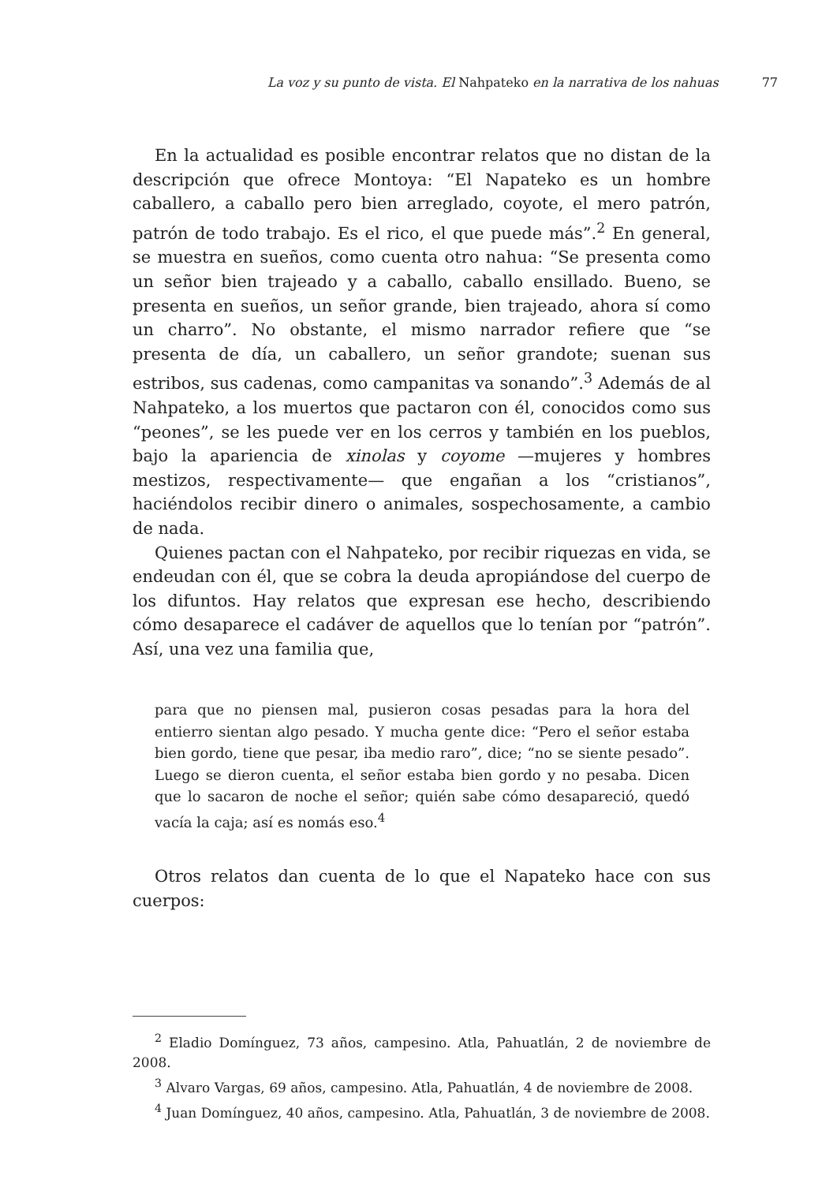La voz y su punto de vista. El Nahpateko en la narrativa de los nahuas
77
En la actualidad es posible encontrar relatos que no distan de la descripción que ofrece Montoya: “El Napateko es un hombre caballero, a caballo pero bien arreglado, coyote, el mero patrón, patrón de todo trabajo. Es el rico, el que puede más”.<sup>2</sup> En general, se muestra en sueños, como cuenta otro nahua: “Se presenta como un señor bien trajeado y a caballo, caballo ensillado. Bueno, se presenta en sueños, un señor grande, bien trajeado, ahora sí como un charro”. No obstante, el mismo narrador refiere que “se presenta de día, un caballero, un señor grandote; suenan sus estribos, sus cadenas, como campanitas va sonando”.<sup>3</sup> Además de al Nahpateko, a los muertos que pactaron con él, conocidos como sus “peones”, se les puede ver en los cerros y también en los pueblos, bajo la apariencia de xinolas y coyome —mujeres y hombres mestizos, respectivamente— que engañan a los “cristianos”, haciéndolos recibir dinero o animales, sospechosamente, a cambio de nada.
Quienes pactan con el Nahpateko, por recibir riquezas en vida, se endeudan con él, que se cobra la deuda apropiándose del cuerpo de los difuntos. Hay relatos que expresan ese hecho, describiendo cómo desaparece el cadáver de aquellos que lo tenían por “patrón”. Así, una vez una familia que,
para que no piensen mal, pusieron cosas pesadas para la hora del entierro sientan algo pesado. Y mucha gente dice: “Pero el señor estaba bien gordo, tiene que pesar, iba medio raro”, dice; “no se siente pesado”. Luego se dieron cuenta, el señor estaba bien gordo y no pesaba. Dicen que lo sacaron de noche el señor; quién sabe cómo desapareció, quedó vacía la caja; así es nomás eso.<sup>4</sup>
Otros relatos dan cuenta de lo que el Napateko hace con sus cuerpos:
<sup>2</sup> Eladio Domínguez, 73 años, campesino. Atla, Pahuatlán, 2 de noviembre de 2008.
<sup>3</sup> Alvaro Vargas, 69 años, campesino. Atla, Pahuatlán, 4 de noviembre de 2008.
<sup>4</sup> Juan Domínguez, 40 años, campesino. Atla, Pahuatlán, 3 de noviembre de 2008.